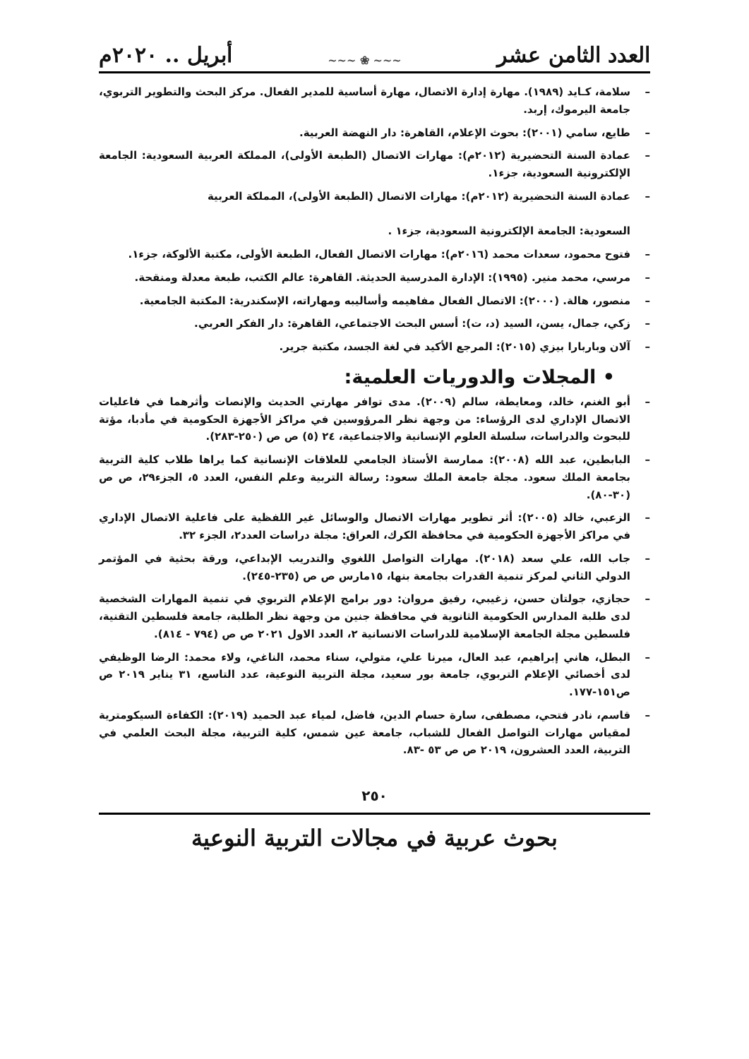العدد الثامن عشر ~~~ ❀ ~~~ أبريل .. ٢٠٢٠م
– سلامة، كـايد (١٩٨٩). مهارة إدارة الاتصال، مهارة أساسية للمدير الفعال. مركز البحث والتطوير التربوي، جامعة اليرموك، إربد.
– طايع، سامي (٢٠٠١): بحوث الإعلام، القاهرة: دار النهضة العربية.
– عمادة السنة التحضيرية (٢٠١٢م): مهارات الاتصال (الطبعة الأولى)، المملكة العربية السعودية: الجامعة الإلكترونية السعودية، جزء١.
– عمادة السنة التحضيرية (٢٠١٢م): مهارات الاتصال (الطبعة الأولى)، المملكة العربية
السعودية: الجامعة الإلكترونية السعودية، جزء١ .
– فتوح محمود، سعدات محمد (٢٠١٦م): مهارات الاتصال الفعال، الطبعة الأولى، مكتبة الألوكة، جزء١.
– مرسي، محمد منير. (١٩٩٥): الإدارة المدرسية الحديثة. القاهرة: عالم الكتب، طبعة معدلة ومنقحة.
– منصور، هالة. (٢٠٠٠): الاتصال الفعال مفاهيمه وأساليبه ومهاراته، الإسكندرية: المكتبة الجامعية.
– زكي، جمال، يسن، السيد (د، ت): أسس البحث الاجتماعي، القاهرة: دار الفكر العربي.
– آلان وباربارا بيزي (٢٠١٥): المرجع الأكيد في لغة الجسد، مكتبة جرير.
• المجلات والدوريات العلمية:
– أبو الغنم، خالد، ومعايطة، سالم (٢٠٠٩). مدى توافر مهارتي الحديث والإنصات وأثرهما في فاعليات الاتصال الإداري لدى الرؤساء: من وجهة نظر المرؤوسين في مراكز الأجهزة الحكومية في مأدبا، مؤتة للبحوث والدراسات، سلسلة العلوم الإنسانية والاجتماعية، ٢٤ (٥) ص ص (٢٥٠-٢٨٣).
– البابطين، عبد الله (٢٠٠٨): ممارسة الأستاذ الجامعي للعلاقات الإنسانية كما يراها طلاب كلية التربية بجامعة الملك سعود. مجلة جامعة الملك سعود: رسالة التربية وعلم النفس، العدد ٥، الجزء٢٩، ص ص (٣٠-٨٠).
– الزعبي، خالد (٢٠٠٥): أثر تطوير مهارات الاتصال والوسائل غير اللفظية على فاعلية الاتصال الإداري في مراكز الأجهزة الحكومية في محافظة الكرك، العراق: مجلة دراسات العدد٢، الجزء ٣٢.
– جاب الله، علي سعد (٢٠١٨). مهارات التواصل اللغوي والتدريب الإبداعي، ورقة بحثية في المؤتمر الدولي الثاني لمركز تنمية القدرات بجامعة بنها، ١٥مارس ص ص (٢٣٥-٢٤٥).
– حجازي، جولتان حسن، زغيبي، رفيق مروان: دور برامج الإعلام التربوي في تنمية المهارات الشخصية لدى طلبة المدارس الحكومية الثانوية في محافظة جنين من وجهة نظر الطلبة، جامعة فلسطين التقنية، فلسطين مجلة الجامعة الإسلامية للدراسات الانسانية ٢، العدد الاول ٢٠٢١ ص ص (٧٩٤ - ٨١٤).
– البطل، هاني إبراهيم، عبد العال، ميرنا علي، متولي، سناء محمد، الناغي، ولاء محمد: الرضا الوظيفي لدى أخصائي الإعلام التربوي، جامعة بور سعيد، مجلة التربية النوعية، عدد التاسع، ٣١ يناير ٢٠١٩ ص ص١٥١-١٧٧.
– قاسم، نادر فتحي، مصطفى، سارة حسام الدين، فاضل، لمياء عبد الحميد (٢٠١٩): الكفاءة السيكومترية لمقياس مهارات التواصل الفعال للشباب، جامعة عين شمس، كلية التربية، مجلة البحث العلمي في التربية، العدد العشرون، ٢٠١٩ ص ص ٥٣ -٨٣.
٢٥٠
بحوث عربية في مجالات التربية النوعية